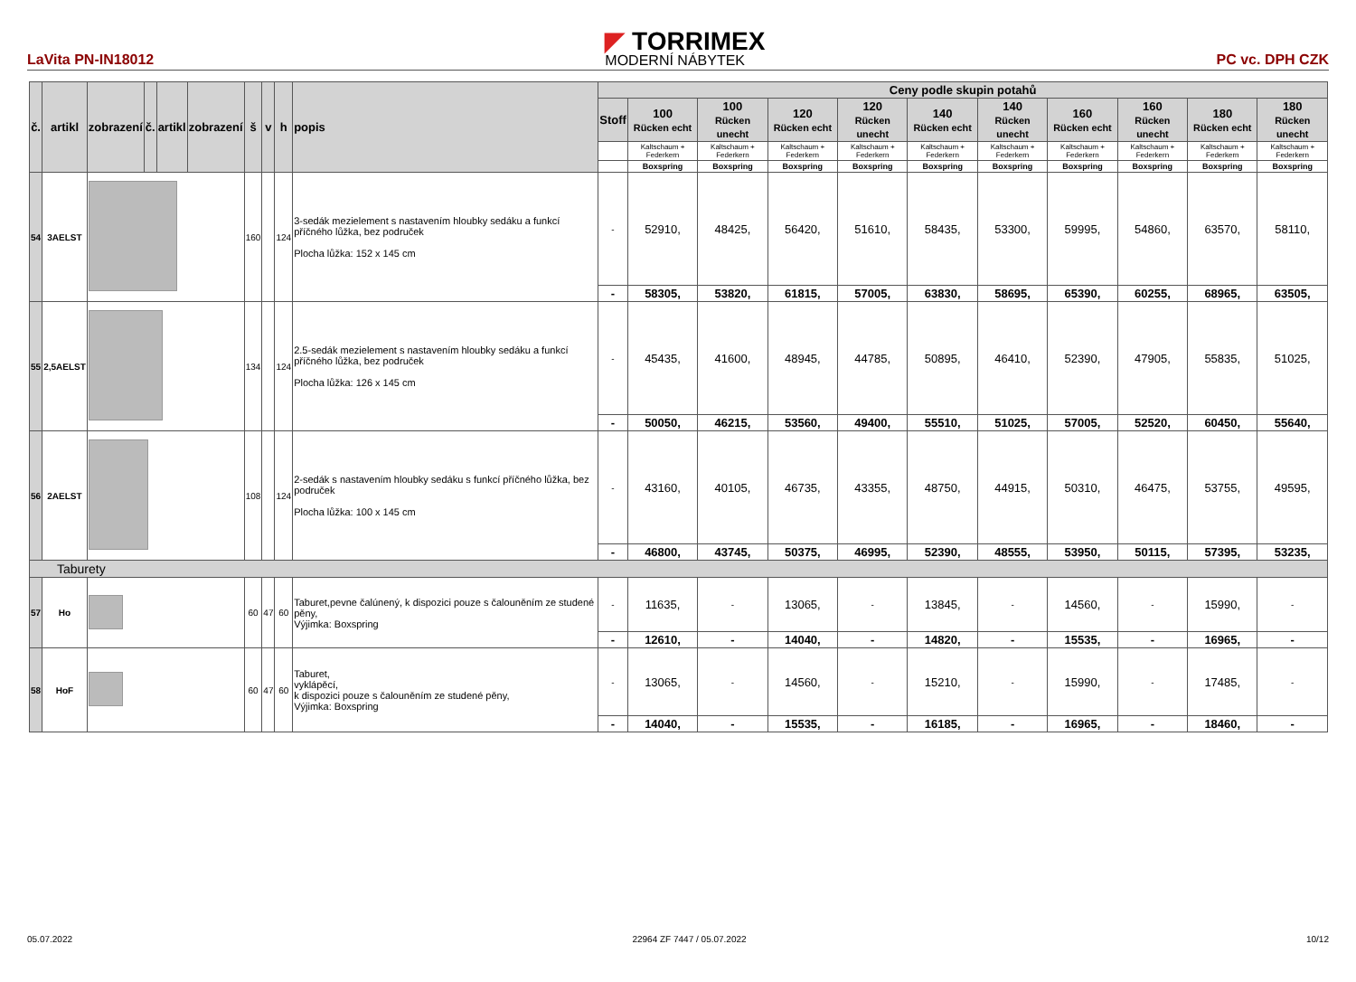LaVita PN-IN18012
◤ TORRIMEX
MODERNÍ NÁBYTEK
PC vc. DPH CZK
| č. | artikl | zobrazení | č. | artikl | zobrazení | š | v | h | popis | Ceny podle skupin potahů | | | | | | | | | | |
| --- | --- | --- | --- | --- | --- | --- | --- | --- | --- | --- | --- | --- | --- | --- | --- | --- | --- | --- | --- | --- |
| | | | | | | | | | | Stoff | 100 Rücken echt | 100 Rücken unecht | 120 Rücken echt | 120 Rücken unecht | 140 Rücken echt | 140 Rücken unecht | 160 Rücken echt | 160 Rücken unecht | 180 Rücken echt | 180 Rücken unecht |
| | | | | | | | | | | | Kaltschaum + Federkern | Kaltschaum + Federkern | Kaltschaum + Federkern | Kaltschaum + Federkern | Kaltschaum + Federkern | Kaltschaum + Federkern | Kaltschaum + Federkern | Kaltschaum + Federkern | Kaltschaum + Federkern | Kaltschaum + Federkern |
| | | | | | | | | | | | Boxspring | Boxspring | Boxspring | Boxspring | Boxspring | Boxspring | Boxspring | Boxspring | Boxspring | Boxspring |
| 54 | 3AELST | | | | | 160 | | 124 | 3-sedák mezielement s nastavením hloubky sedáku a funkcí příčného lůžka, bez područek Plocha lůžka: 152 x 145 cm | - | 52910, | 48425, | 56420, | 51610, | 58435, | 53300, | 59995, | 54860, | 63570, | 58110, |
| | | | | | | | | | | - | 58305, | 53820, | 61815, | 57005, | 63830, | 58695, | 65390, | 60255, | 68965, | 63505, |
| 55 | 2,5AELST | | | | | 134 | | 124 | 2.5-sedák mezielement s nastavením hloubky sedáku a funkcí příčného lůžka, bez područek Plocha lůžka: 126 x 145 cm | - | 45435, | 41600, | 48945, | 44785, | 50895, | 46410, | 52390, | 47905, | 55835, | 51025, |
| | | | | | | | | | | - | 50050, | 46215, | 53560, | 49400, | 55510, | 51025, | 57005, | 52520, | 60450, | 55640, |
| 56 | 2AELST | | | | | 108 | | 124 | 2-sedák s nastavením hloubky sedáku s funkcí příčného lůžka, bez područek Plocha lůžka: 100 x 145 cm | - | 43160, | 40105, | 46735, | 43355, | 48750, | 44915, | 50310, | 46475, | 53755, | 49595, |
| | | | | | | | | | | - | 46800, | 43745, | 50375, | 46995, | 52390, | 48555, | 53950, | 50115, | 57395, | 53235, |
| Taburety | | | | | | | | | | | | | | | | | | | | |
| 57 | Ho | | | | | 60 | 47 | 60 | Taburet,pevne čalúnený, k dispozici pouze s čalouněním ze studené pěny, Výjimka: Boxspring | - | 11635, | - | 13065, | - | 13845, | - | 14560, | - | 15990, | - |
| | | | | | | | | | | - | 12610, | - | 14040, | - | 14820, | - | 15535, | - | 16965, | - |
| 58 | HoF | | | | | 60 | 47 | 60 | Taburet, vyklápěcí, k dispozici pouze s čalouněním ze studené pěny, Výjimka: Boxspring | - | 13065, | - | 14560, | - | 15210, | - | 15990, | - | 17485, | - |
| | | | | | | | | | | - | 14040, | - | 15535, | - | 16185, | - | 16965, | - | 18460, | - |
05.07.2022 22964 ZF 7447 / 05.07.2022 10/12